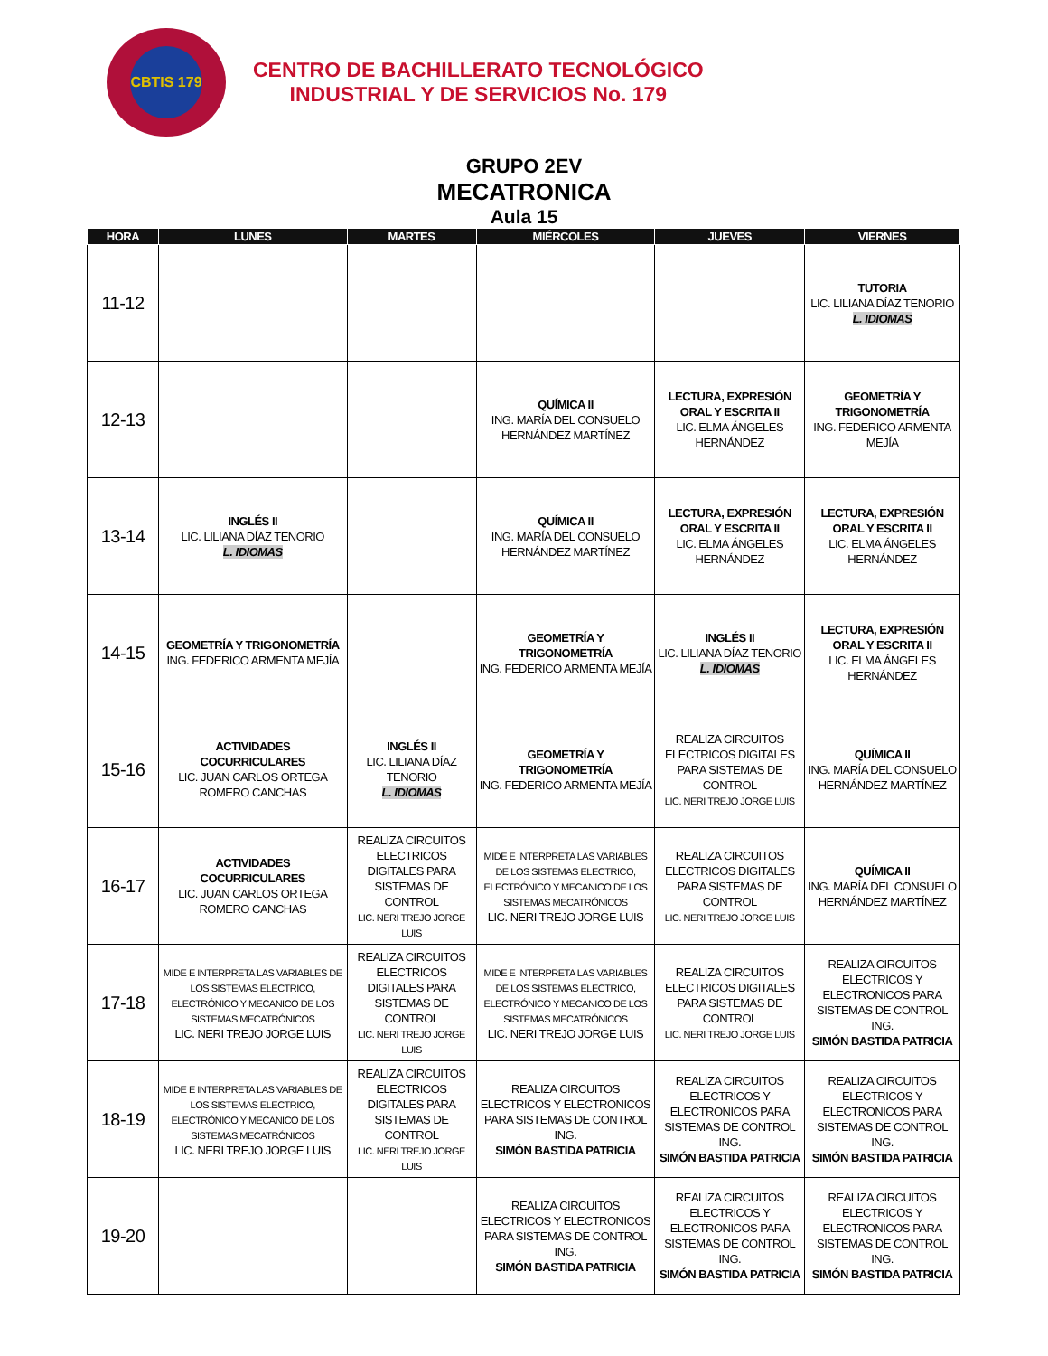CBTIS 179
CENTRO DE BACHILLERATO TECNOLÓGICO
INDUSTRIAL Y DE SERVICIOS No. 179
GRUPO 2EV
MECATRONICA
Aula 15
| HORA | LUNES | MARTES | MIÉRCOLES | JUEVES | VIERNES |
| --- | --- | --- | --- | --- | --- |
| 11-12 | | | | | TUTORIA LIC. LILIANA DÍAZ TENORIO L. IDIOMAS |
| 12-13 | | | QUÍMICA II ING. MARÍA DEL CONSUELO HERNÁNDEZ MARTÍNEZ | LECTURA, EXPRESIÓN ORAL Y ESCRITA II LIC. ELMA ÁNGELES HERNÁNDEZ | GEOMETRÍA Y TRIGONOMETRÍA ING. FEDERICO ARMENTA MEJÍA |
| 13-14 | INGLÉS II LIC. LILIANA DÍAZ TENORIO L. IDIOMAS | | QUÍMICA II ING. MARÍA DEL CONSUELO HERNÁNDEZ MARTÍNEZ | LECTURA, EXPRESIÓN ORAL Y ESCRITA II LIC. ELMA ÁNGELES HERNÁNDEZ | LECTURA, EXPRESIÓN ORAL Y ESCRITA II LIC. ELMA ÁNGELES HERNÁNDEZ |
| 14-15 | GEOMETRÍA Y TRIGONOMETRÍA ING. FEDERICO ARMENTA MEJÍA | | GEOMETRÍA Y TRIGONOMETRÍA ING. FEDERICO ARMENTA MEJÍA | INGLÉS II LIC. LILIANA DÍAZ TENORIO L. IDIOMAS | LECTURA, EXPRESIÓN ORAL Y ESCRITA II LIC. ELMA ÁNGELES HERNÁNDEZ |
| 15-16 | ACTIVIDADES COCURRICULARES LIC. JUAN CARLOS ORTEGA ROMERO CANCHAS | INGLÉS II LIC. LILIANA DÍAZ TENORIO L. IDIOMAS | GEOMETRÍA Y TRIGONOMETRÍA ING. FEDERICO ARMENTA MEJÍA | REALIZA CIRCUITOS ELECTRICOS DIGITALES PARA SISTEMAS DE CONTROL LIC. NERI TREJO JORGE LUIS | QUÍMICA II ING. MARÍA DEL CONSUELO HERNÁNDEZ MARTÍNEZ |
| 16-17 | ACTIVIDADES COCURRICULARES LIC. JUAN CARLOS ORTEGA ROMERO CANCHAS | REALIZA CIRCUITOS ELECTRICOS DIGITALES PARA SISTEMAS DE CONTROL LIC. NERI TREJO JORGE LUIS | MIDE E INTERPRETA LAS VARIABLES DE LOS SISTEMAS ELECTRICO, ELECTRÓNICO Y MECANICO DE LOS SISTEMAS MECATRÓNICOS LIC. NERI TREJO JORGE LUIS | REALIZA CIRCUITOS ELECTRICOS DIGITALES PARA SISTEMAS DE CONTROL LIC. NERI TREJO JORGE LUIS | QUÍMICA II ING. MARÍA DEL CONSUELO HERNÁNDEZ MARTÍNEZ |
| 17-18 | MIDE E INTERPRETA LAS VARIABLES DE LOS SISTEMAS ELECTRICO, ELECTRÓNICO Y MECANICO DE LOS SISTEMAS MECATRÓNICOS LIC. NERI TREJO JORGE LUIS | REALIZA CIRCUITOS ELECTRICOS DIGITALES PARA SISTEMAS DE CONTROL LIC. NERI TREJO JORGE LUIS | MIDE E INTERPRETA LAS VARIABLES DE LOS SISTEMAS ELECTRICO, ELECTRÓNICO Y MECANICO DE LOS SISTEMAS MECATRÓNICOS LIC. NERI TREJO JORGE LUIS | REALIZA CIRCUITOS ELECTRICOS DIGITALES PARA SISTEMAS DE CONTROL LIC. NERI TREJO JORGE LUIS | REALIZA CIRCUITOS ELECTRICOS Y ELECTRONICOS PARA SISTEMAS DE CONTROL ING. SIMÓN BASTIDA PATRICIA |
| 18-19 | MIDE E INTERPRETA LAS VARIABLES DE LOS SISTEMAS ELECTRICO, ELECTRÓNICO Y MECANICO DE LOS SISTEMAS MECATRÓNICOS LIC. NERI TREJO JORGE LUIS | REALIZA CIRCUITOS ELECTRICOS DIGITALES PARA SISTEMAS DE CONTROL LIC. NERI TREJO JORGE LUIS | REALIZA CIRCUITOS ELECTRICOS Y ELECTRONICOS PARA SISTEMAS DE CONTROL ING. SIMÓN BASTIDA PATRICIA | REALIZA CIRCUITOS ELECTRICOS Y ELECTRONICOS PARA SISTEMAS DE CONTROL ING. SIMÓN BASTIDA PATRICIA | REALIZA CIRCUITOS ELECTRICOS Y ELECTRONICOS PARA SISTEMAS DE CONTROL ING. SIMÓN BASTIDA PATRICIA |
| 19-20 | | | REALIZA CIRCUITOS ELECTRICOS Y ELECTRONICOS PARA SISTEMAS DE CONTROL ING. SIMÓN BASTIDA PATRICIA | REALIZA CIRCUITOS ELECTRICOS Y ELECTRONICOS PARA SISTEMAS DE CONTROL ING. SIMÓN BASTIDA PATRICIA | REALIZA CIRCUITOS ELECTRICOS Y ELECTRONICOS PARA SISTEMAS DE CONTROL ING. SIMÓN BASTIDA PATRICIA |